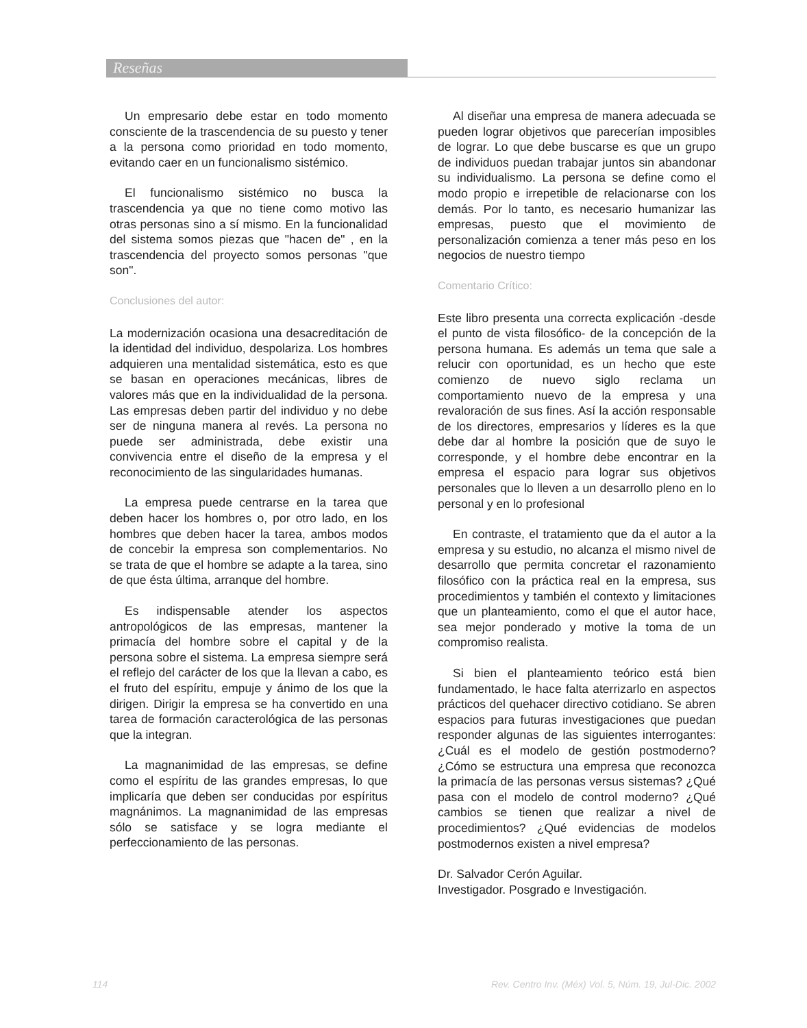Reseñas
Un empresario debe estar en todo momento consciente de la trascendencia de su puesto y tener a la persona como prioridad en todo momento, evitando caer en un funcionalismo sistémico.
El funcionalismo sistémico no busca la trascendencia ya que no tiene como motivo las otras personas sino a sí mismo. En la funcionalidad del sistema somos piezas que "hacen de" , en la trascendencia del proyecto somos personas "que son".
Conclusiones del autor:
La modernización ocasiona una desacreditación de la identidad del individuo, despolariza. Los hombres adquieren una mentalidad sistemática, esto es que se basan en operaciones mecánicas, libres de valores más que en la individualidad de la persona. Las empresas deben partir del individuo y no debe ser de ninguna manera al revés. La persona no puede ser administrada, debe existir una convivencia entre el diseño de la empresa y el reconocimiento de las singularidades humanas.
La empresa puede centrarse en la tarea que deben hacer los hombres o, por otro lado, en los hombres que deben hacer la tarea, ambos modos de concebir la empresa son complementarios. No se trata de que el hombre se adapte a la tarea, sino de que ésta última, arranque del hombre.
Es indispensable atender los aspectos antropológicos de las empresas, mantener la primacía del hombre sobre el capital y de la persona sobre el sistema. La empresa siempre será el reflejo del carácter de los que la llevan a cabo, es el fruto del espíritu, empuje y ánimo de los que la dirigen. Dirigir la empresa se ha convertido en una tarea de formación caracterológica de las personas que la integran.
La magnanimidad de las empresas, se define como el espíritu de las grandes empresas, lo que implicaría que deben ser conducidas por espíritus magnánimos. La magnanimidad de las empresas sólo se satisface y se logra mediante el perfeccionamiento de las personas.
Al diseñar una empresa de manera adecuada se pueden lograr objetivos que parecerían imposibles de lograr. Lo que debe buscarse es que un grupo de individuos puedan trabajar juntos sin abandonar su individualismo. La persona se define como el modo propio e irrepetible de relacionarse con los demás. Por lo tanto, es necesario humanizar las empresas, puesto que el movimiento de personalización comienza a tener más peso en los negocios de nuestro tiempo
Comentario Crítico:
Este libro presenta una correcta explicación -desde el punto de vista filosófico- de la concepción de la persona humana. Es además un tema que sale a relucir con oportunidad, es un hecho que este comienzo de nuevo siglo reclama un comportamiento nuevo de la empresa y una revaloración de sus fines. Así la acción responsable de los directores, empresarios y líderes es la que debe dar al hombre la posición que de suyo le corresponde, y el hombre debe encontrar en la empresa el espacio para lograr sus objetivos personales que lo lleven a un desarrollo pleno en lo personal y en lo profesional
En contraste, el tratamiento que da el autor a la empresa y su estudio, no alcanza el mismo nivel de desarrollo que permita concretar el razonamiento filosófico con la práctica real en la empresa, sus procedimientos y también el contexto y limitaciones que un planteamiento, como el que el autor hace, sea mejor ponderado y motive la toma de un compromiso realista.
Si bien el planteamiento teórico está bien fundamentado, le hace falta aterrizarlo en aspectos prácticos del quehacer directivo cotidiano. Se abren espacios para futuras investigaciones que puedan responder algunas de las siguientes interrogantes: ¿Cuál es el modelo de gestión postmoderno? ¿Cómo se estructura una empresa que reconozca la primacía de las personas versus sistemas? ¿Qué pasa con el modelo de control moderno? ¿Qué cambios se tienen que realizar a nivel de procedimientos? ¿Qué evidencias de modelos postmodernos existen a nivel empresa?
Dr. Salvador Cerón Aguilar.
Investigador. Posgrado e Investigación.
114 Rev. Centro Inv. (Méx) Vol. 5, Núm. 19, Jul-Dic. 2002